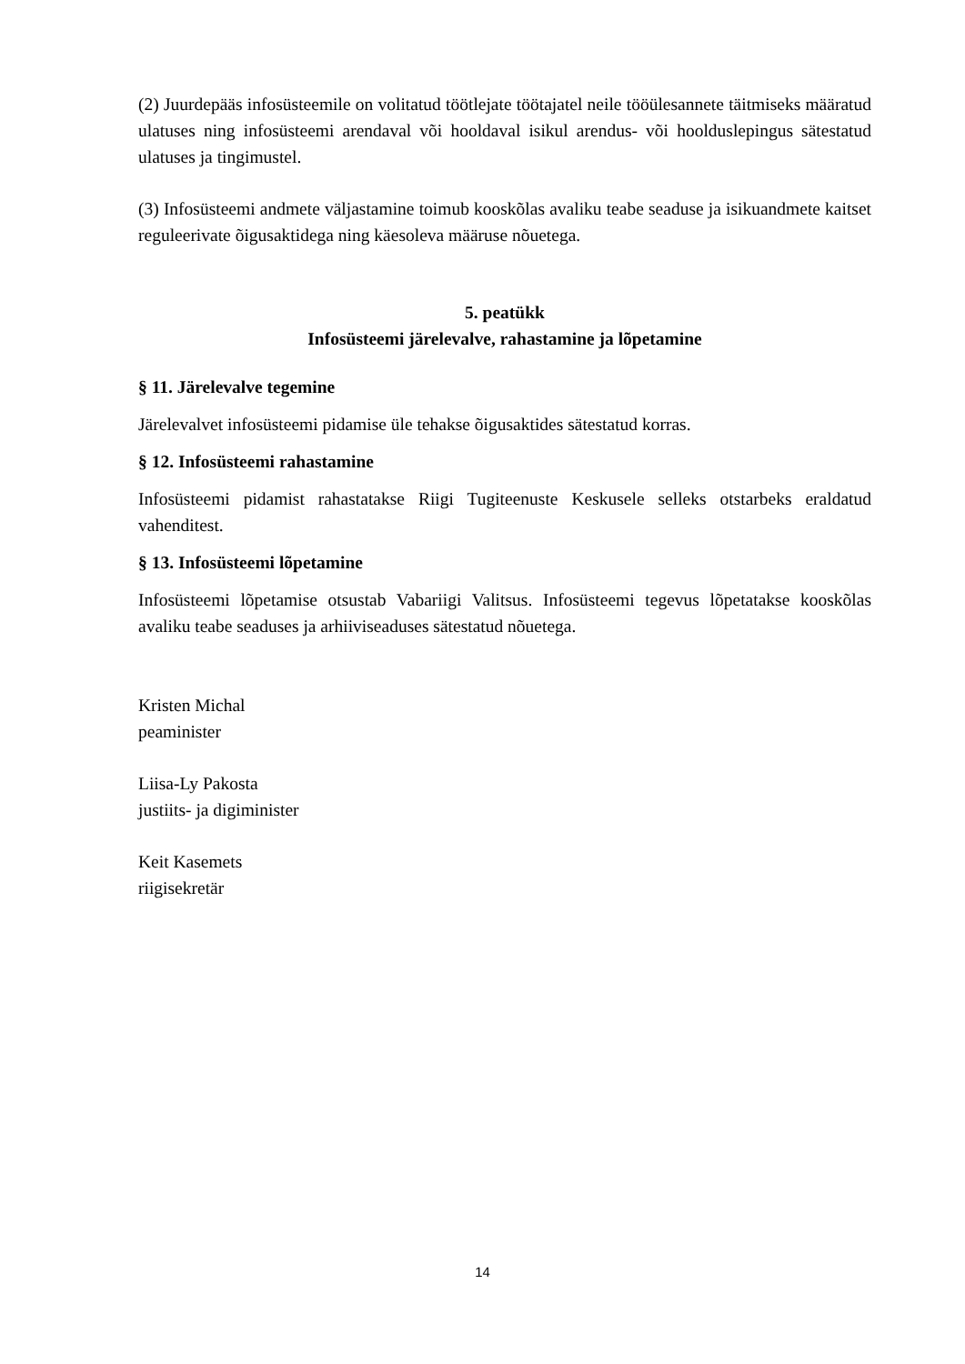(2) Juurdepääs infosüsteemile on volitatud töötlejate töötajatel neile tööülesannete täitmiseks määratud ulatuses ning infosüsteemi arendaval või hooldaval isikul arendus- või hoolduslepingus sätestatud ulatuses ja tingimustel.
(3) Infosüsteemi andmete väljastamine toimub kooskõlas avaliku teabe seaduse ja isikuandmete kaitset reguleerivate õigusaktidega ning käesoleva määruse nõuetega.
5. peatükk
Infosüsteemi järelevalve, rahastamine ja lõpetamine
§ 11. Järelevalve tegemine
Järelevalvet infosüsteemi pidamise üle tehakse õigusaktides sätestatud korras.
§ 12. Infosüsteemi rahastamine
Infosüsteemi pidamist rahastatakse Riigi Tugiteenuste Keskusele selleks otstarbeks eraldatud vahenditest.
§ 13. Infosüsteemi lõpetamine
Infosüsteemi lõpetamise otsustab Vabariigi Valitsus. Infosüsteemi tegevus lõpetatakse kooskõlas avaliku teabe seaduses ja arhiiviseaduses sätestatud nõuetega.
Kristen Michal
peaminister
Liisa-Ly Pakosta
justiits- ja digiminister
Keit Kasemets
riigisekretär
14